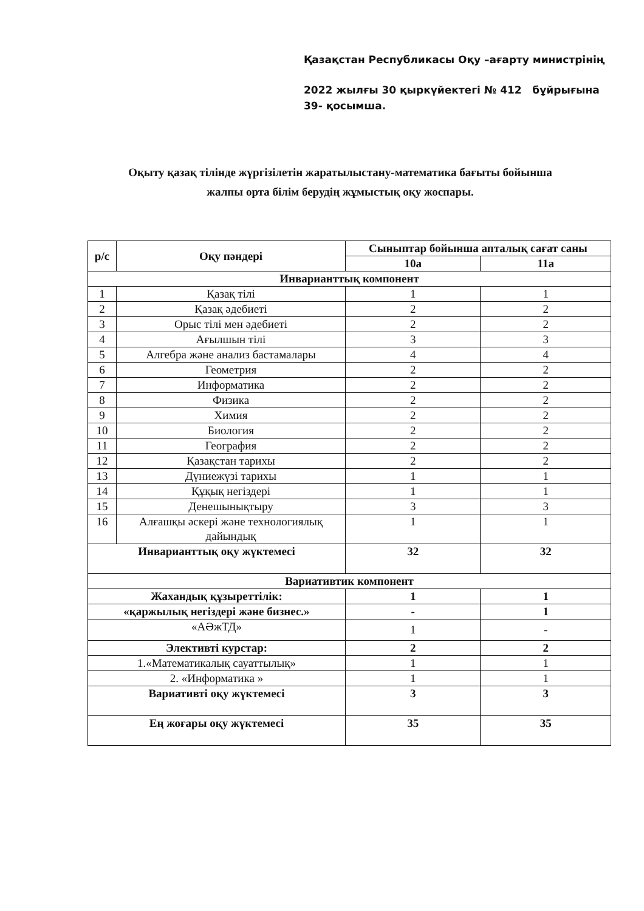Қазақстан Республикасы Оқу –ағарту министрінің
2022 жылғы 30 қыркүйектегі № 412 бұйрығына
39- қосымша.
Оқыту қазақ тілінде жүргізілетін жаратылыстану-математика бағыты бойынша
жалпы орта білім берудің жұмыстық оқу жоспары.
| р/с | Оқу пәндері | Сыныптар бойынша апталық сағат саны | |
| --- | --- | --- | --- |
| | | 10а | 11а |
| Инварианттық компонент | | | |
| 1 | Қазақ тілі | 1 | 1 |
| 2 | Қазақ әдебиеті | 2 | 2 |
| 3 | Орыс тілі мен әдебиеті | 2 | 2 |
| 4 | Ағылшын тілі | 3 | 3 |
| 5 | Алгебра және анализ бастамалары | 4 | 4 |
| 6 | Геометрия | 2 | 2 |
| 7 | Информатика | 2 | 2 |
| 8 | Физика | 2 | 2 |
| 9 | Химия | 2 | 2 |
| 10 | Биология | 2 | 2 |
| 11 | География | 2 | 2 |
| 12 | Қазақстан тарихы | 2 | 2 |
| 13 | Дүниежүзі тарихы | 1 | 1 |
| 14 | Құқық негіздері | 1 | 1 |
| 15 | Денешынықтыру | 3 | 3 |
| 16 | Алғашқы әскері және технологиялық дайындық | 1 | 1 |
| Инварианттық оқу жүктемесі | | 32 | 32 |
| Вариативтик компонент | | | |
| Жахандық құзыреттілік: | | 1 | 1 |
| «қаржылық негіздері және бизнес.» | | - | 1 |
| «АӘжТД» | | 1 | - |
| Элективті курстар: | | 2 | 2 |
| 1.«Математикалық сауаттылық» | | 1 | 1 |
| 2. «Информатика » | | 1 | 1 |
| Вариативті оқу жүктемесі | | 3 | 3 |
| Ең жоғары оқу жүктемесі | | 35 | 35 |